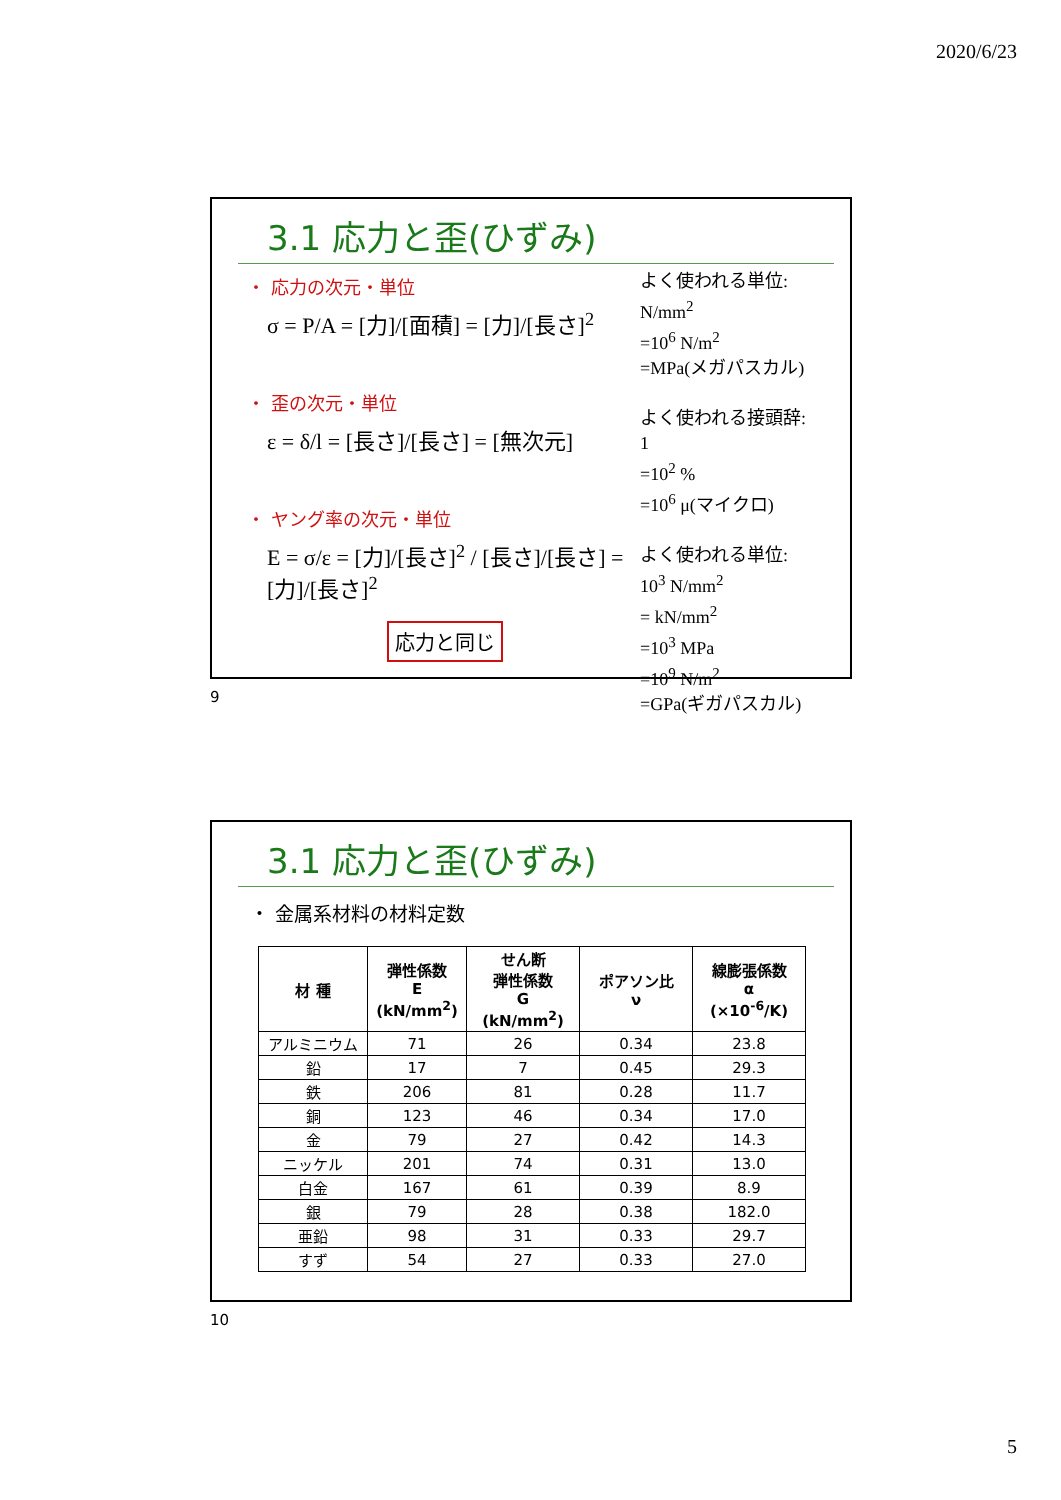2020/6/23
3.1 応力と歪(ひずみ)
・ 応力の次元・単位
σ = P/A = [力]/[面積] = [力]/[長さ]<sup>2</sup>
・ 歪の次元・単位
ε = δ/l = [長さ]/[長さ] = [無次元]
・ ヤング率の次元・単位
E = σ/ε = [力]/[長さ]<sup>2</sup> / [長さ]/[長さ] = [力]/[長さ]<sup>2</sup>
応力と同じ
よく使われる単位:
N/mm<sup>2</sup>
=10<sup>6</sup> N/m<sup>2</sup>
=MPa(メガパスカル)
よく使われる接頭辞:
1
=10<sup>2</sup> %
=10<sup>6</sup> μ(マイクロ)
よく使われる単位:
10<sup>3</sup> N/mm<sup>2</sup>
= kN/mm<sup>2</sup>
=10<sup>3</sup> MPa
=10<sup>9</sup> N/m<sup>2</sup>
=GPa(ギガパスカル)
9
3.1 応力と歪(ひずみ)
・ 金属系材料の材料定数
| 材 種 | 弾性係数 E (kN/mm<sup>2</sup>) | せん断 弾性係数 G (kN/mm<sup>2</sup>) | ポアソン比 ν | 線膨張係数 α (×10<sup>-6</sup>/K) |
| --- | --- | --- | --- | --- |
| アルミニウム | 71 | 26 | 0.34 | 23.8 |
| 鉛 | 17 | 7 | 0.45 | 29.3 |
| 鉄 | 206 | 81 | 0.28 | 11.7 |
| 銅 | 123 | 46 | 0.34 | 17.0 |
| 金 | 79 | 27 | 0.42 | 14.3 |
| ニッケル | 201 | 74 | 0.31 | 13.0 |
| 白金 | 167 | 61 | 0.39 | 8.9 |
| 銀 | 79 | 28 | 0.38 | 182.0 |
| 亜鉛 | 98 | 31 | 0.33 | 29.7 |
| すず | 54 | 27 | 0.33 | 27.0 |
10
5